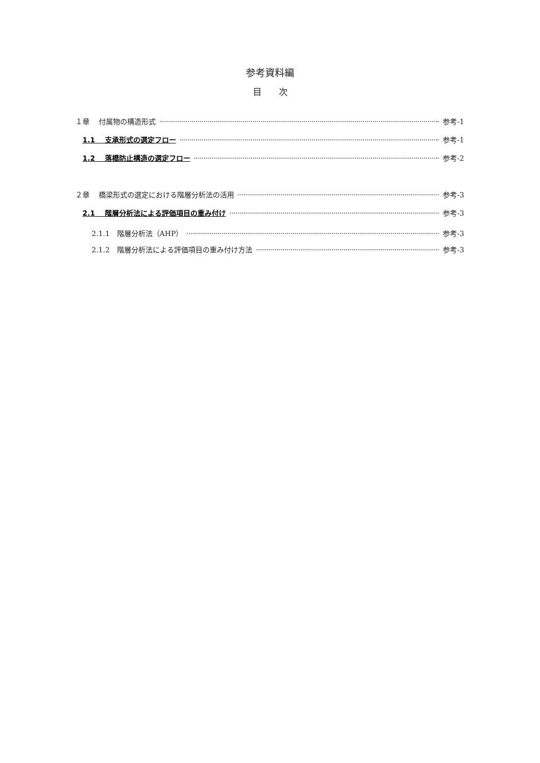参考資料編
目　　次
１章　 付属物の構造形式 参考-1
1.1　 支承形式の選定フロー 参考-1
1.2　 落橋防止構造の選定フロー 参考-2
２章　 橋梁形式の選定における階層分析法の活用 参考-3
2.1　 階層分析法による評価項目の重み付け 参考-3
2.1.1　階層分析法（AHP） 参考-3
2.1.2　階層分析法による評価項目の重み付け方法 参考-3